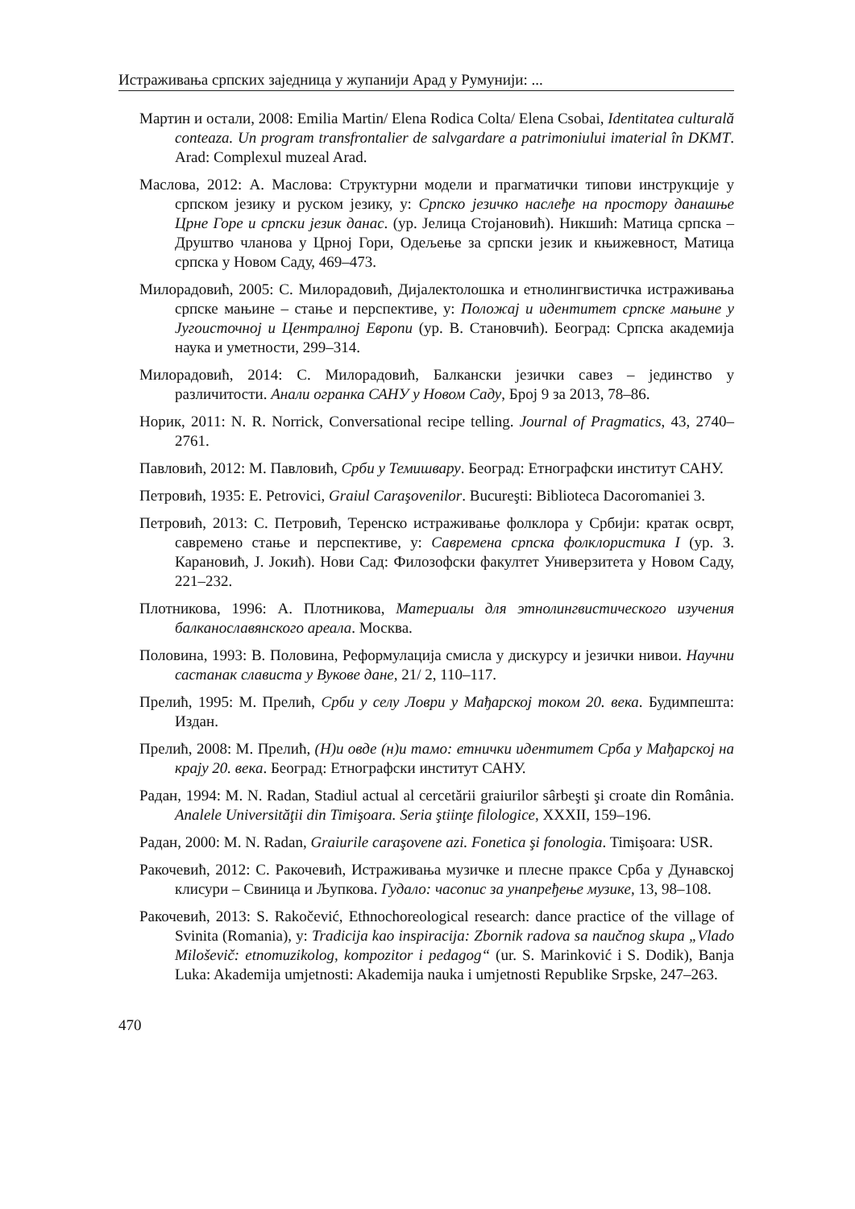Истраживања српских заједница у жупанији Арад у Румунији: ...
Мартин и остали, 2008: Emilia Martin/ Elena Rodica Colta/ Elena Csobai, Identitatea culturală conteaza. Un program transfrontalier de salvgardare a patrimoniului imaterial în DKMT. Arad: Complexul muzeal Arad.
Маслова, 2012: А. Маслова: Структурни модели и прагматички типови инструкције у српском језику и руском језику, у: Српско језичко наслеђе на простору данашње Црне Горе и српски језик данас. (ур. Јелица Стојановић). Никшић: Матица српска – Друштво чланова у Црној Гори, Одељење за српски језик и књижевност, Матица српска у Новом Саду, 469–473.
Милорадовић, 2005: С. Милорадовић, Дијалектолошка и етнолингвистичка истраживања српске мањине – стање и перспективе, у: Положај и идентитет српске мањине у Југоисточној и Централној Европи (ур. В. Становчић). Београд: Српска академија наука и уметности, 299–314.
Милорадовић, 2014: С. Милорадовић, Балкански језички савез – јединство у различитости. Анали огранка САНУ у Новом Саду, Број 9 за 2013, 78–86.
Норик, 2011: N. R. Norrick, Conversational recipe telling. Journal of Pragmatics, 43, 2740–2761.
Павловић, 2012: М. Павловић, Срби у Темишвару. Београд: Етнографски институт САНУ.
Петровић, 1935: E. Petrovici, Graiul Caraşovenilor. Bucureşti: Biblioteca Dacoromaniei 3.
Петровић, 2013: С. Петровић, Теренско истраживање фолклора у Србији: кратак осврт, савремено стање и перспективе, у: Савремена српска фолклористика I (ур. З. Карановић, Ј. Јокић). Нови Сад: Филозофски факултет Универзитета у Новом Саду, 221–232.
Плотникова, 1996: А. Плотникова, Материалы для этнолингвистического изучения балканославянского ареала. Москва.
Половина, 1993: В. Половина, Реформулација смисла у дискурсу и језички нивои. Научни састанак слависта у Вукове дане, 21/ 2, 110–117.
Прелић, 1995: М. Прелић, Срби у селу Ловри у Мађарској током 20. века. Будимпешта: Издан.
Прелић, 2008: М. Прелић, (Н)и овде (н)и тамо: етнички идентитет Срба у Мађарској на крају 20. века. Београд: Етнографски институт САНУ.
Радан, 1994: M. N. Radan, Stadiul actual al cercetării graiurilor sârbeşti şi croate din România. Analele Universităţii din Timişoara. Seria ştiinţe filologice, XXXII, 159–196.
Радан, 2000: M. N. Radan, Graiurile caraşovene azi. Fonetica şi fonologia. Timişoara: USR.
Ракочевић, 2012: С. Ракочевић, Истраживања музичке и плесне праксе Срба у Дунавској клисури – Свиница и Љупкова. Гудало: часопис за унапређење музике, 13, 98–108.
Ракочевић, 2013: S. Rakočević, Ethnochoreological research: dance practice of the village of Svinita (Romania), у: Tradicija kao inspiracija: Zbornik radova sa naučnog skupa „Vlado Miloševič: etnomuzikolog, kompozitor i pedagog“ (ur. S. Marinković i S. Dodik), Banja Luka: Akademija umjetnosti: Akademija nauka i umjetnosti Republike Srpske, 247–263.
470